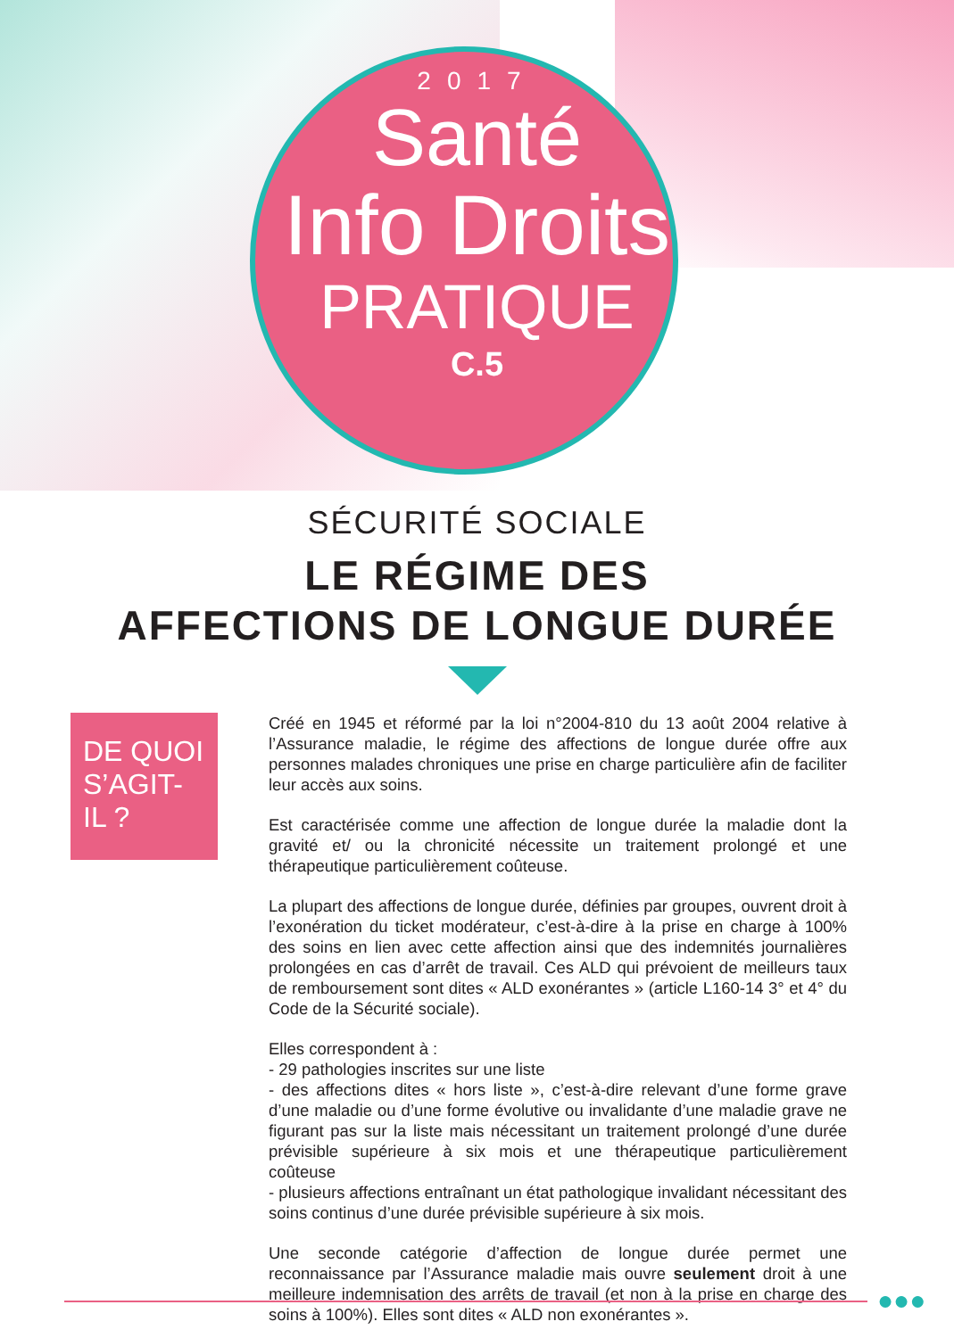2017
Santé
Info Droits
PRATIQUE
C.5
SÉCURITÉ SOCIALE
LE RÉGIME DES
AFFECTIONS DE LONGUE DURÉE
DE QUOI
S’AGIT-IL ?
Créé en 1945 et réformé par la loi n°2004-810 du 13 août 2004 relative à l’Assurance maladie, le régime des affections de longue durée offre aux personnes malades chroniques une prise en charge particulière afin de faciliter leur accès aux soins.
Est caractérisée comme une affection de longue durée la maladie dont la gravité et/ ou la chronicité nécessite un traitement prolongé et une thérapeutique particulièrement coûteuse.
La plupart des affections de longue durée, définies par groupes, ouvrent droit à l’exonération du ticket modérateur, c’est-à-dire à la prise en charge à 100% des soins en lien avec cette affection ainsi que des indemnités journalières prolongées en cas d’arrêt de travail. Ces ALD qui prévoient de meilleurs taux de remboursement sont dites « ALD exonérantes » (article L160-14 3° et 4° du Code de la Sécurité sociale).
Elles correspondent à :
- 29 pathologies inscrites sur une liste
- des affections dites « hors liste », c’est-à-dire relevant d’une forme grave d’une maladie ou d’une forme évolutive ou invalidante d’une maladie grave ne figurant pas sur la liste mais nécessitant un traitement prolongé d’une durée prévisible supérieure à six mois et une thérapeutique particulièrement coûteuse
- plusieurs affections entraînant un état pathologique invalidant nécessitant des soins continus d’une durée prévisible supérieure à six mois.
Une seconde catégorie d’affection de longue durée permet une reconnaissance par l’Assurance maladie mais ouvre seulement droit à une meilleure indemnisation des arrêts de travail (et non à la prise en charge des soins à 100%). Elles sont dites « ALD non exonérantes ».
●●●